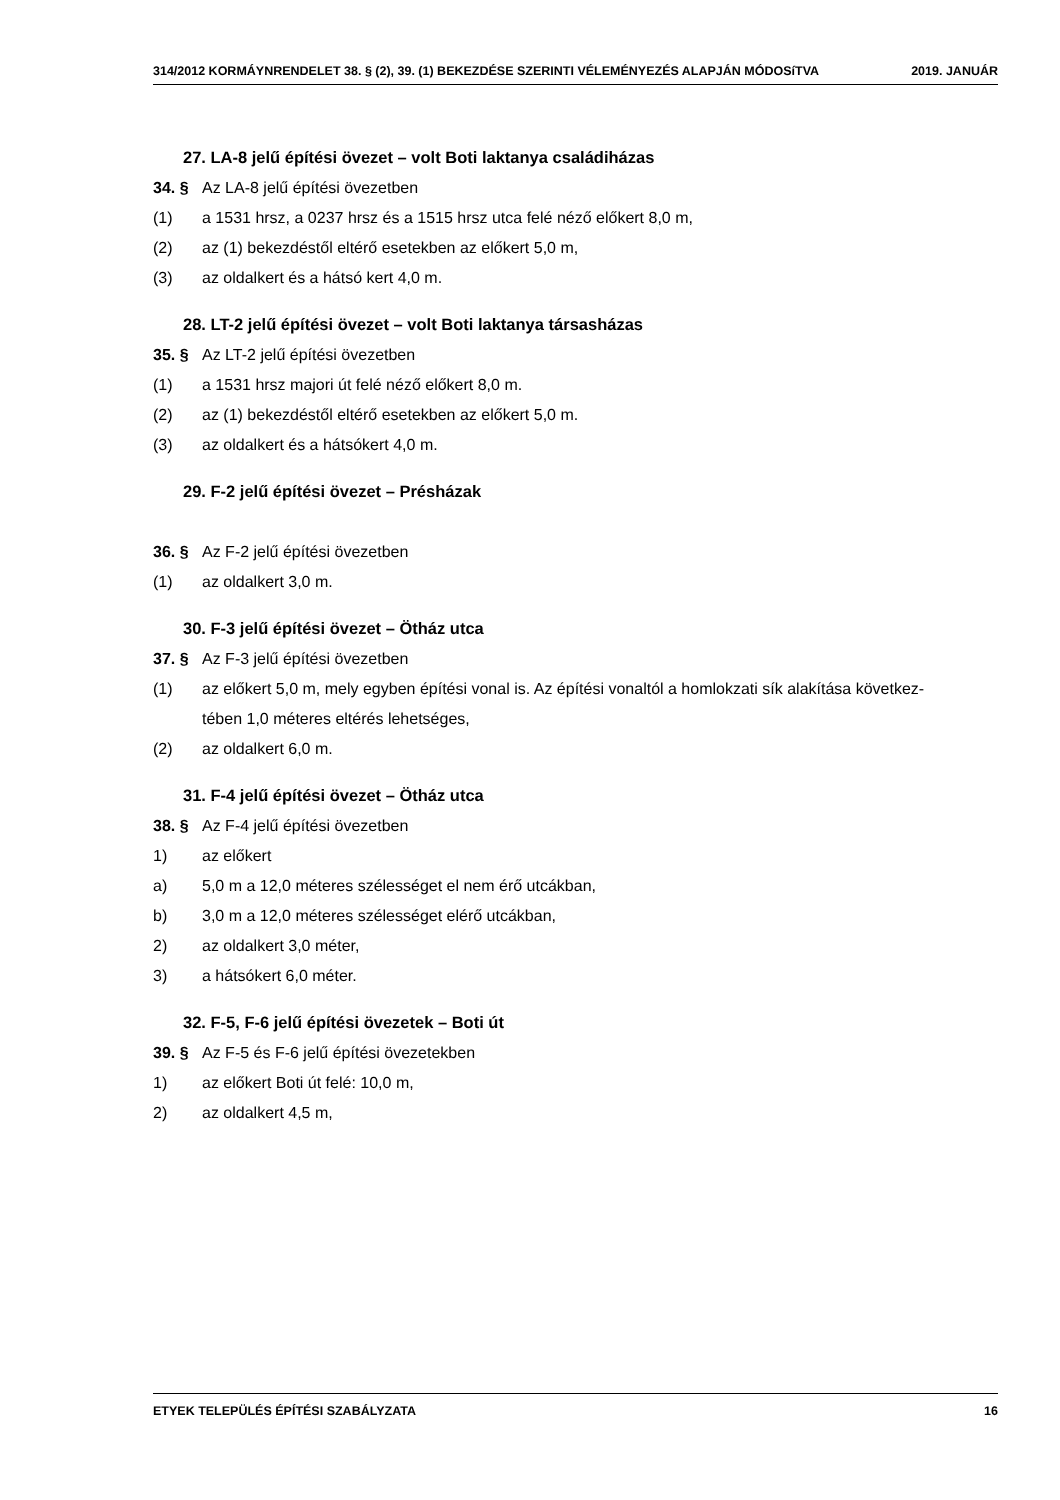314/2012 KORMÁYNRENDELET 38. § (2), 39. (1) BEKEZDÉSE SZERINTI VÉLEMÉNYEZÉS ALAPJÁN MÓDOSíTVA 2019. JANUÁR
27. LA-8 jelű építési övezet – volt Boti laktanya családiházas
34. § Az LA-8 jelű építési övezetben
(1) a 1531 hrsz, a 0237 hrsz és a 1515 hrsz utca felé néző előkert 8,0 m,
(2) az (1) bekezdéstől eltérő esetekben az előkert 5,0 m,
(3) az oldalkert és a hátsó kert 4,0 m.
28. LT-2 jelű építési övezet – volt Boti laktanya társasházas
35. § Az LT-2 jelű építési övezetben
(1) a 1531 hrsz majori út felé néző előkert 8,0 m.
(2) az (1) bekezdéstől eltérő esetekben az előkert 5,0 m.
(3) az oldalkert és a hátsókert 4,0 m.
29. F-2 jelű építési övezet – Présházak
36. § Az F-2 jelű építési övezetben
(1) az oldalkert 3,0 m.
30. F-3 jelű építési övezet – Ötház utca
37. § Az F-3 jelű építési övezetben
(1) az előkert 5,0 m, mely egyben építési vonal is. Az építési vonaltól a homlokzati sík alakítása következ-
tében 1,0 méteres eltérés lehetséges,
(2) az oldalkert 6,0 m.
31. F-4 jelű építési övezet – Ötház utca
38. § Az F-4 jelű építési övezetben
1) az előkert
a) 5,0 m a 12,0 méteres szélességet el nem érő utcákban,
b) 3,0 m a 12,0 méteres szélességet elérő utcákban,
2) az oldalkert 3,0 méter,
3) a hátsókert 6,0 méter.
32. F-5, F-6 jelű építési övezetek – Boti út
39. § Az F-5 és F-6 jelű építési övezetekben
1) az előkert Boti út felé: 10,0 m,
2) az oldalkert 4,5 m,
ETYEK TELEPÜLÉS ÉPÍTÉSI SZABÁLYZATA 16